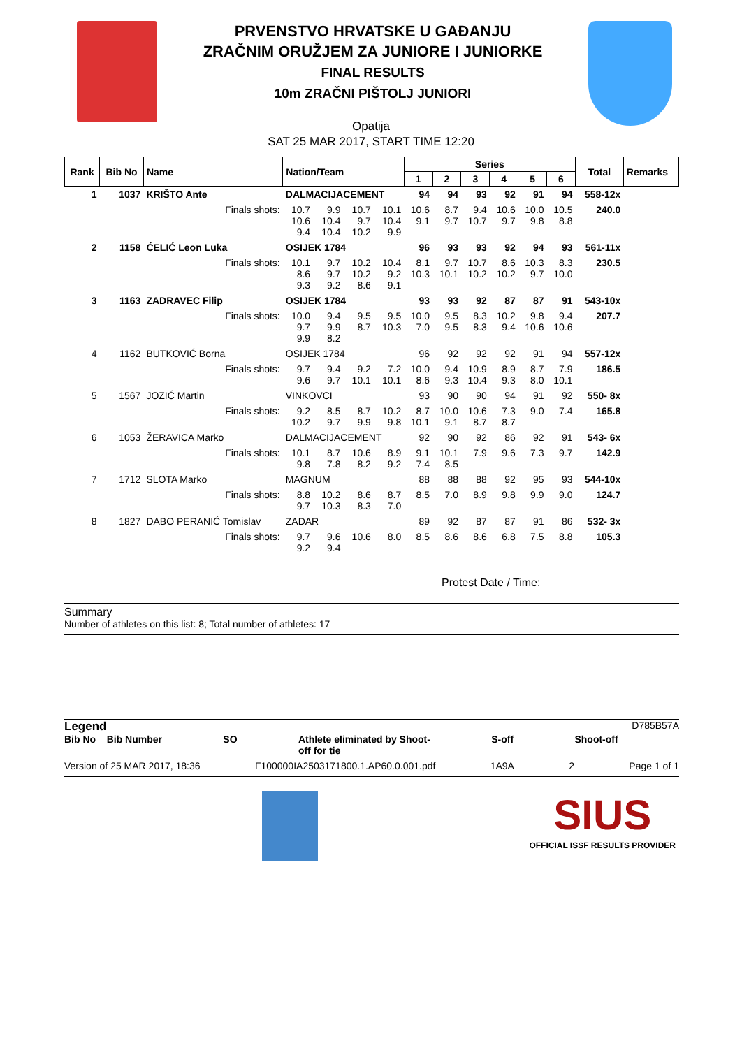PRVENSTVO HRVATSKE U GAĐANJU
ZRAČNIM ORUŽJEM ZA JUNIORE I JUNIORKE
FINAL RESULTS
10m ZRAČNI PIŠTOLJ JUNIORI
Opatija
SAT 25 MAR 2017, START TIME 12:20
| Rank | Bib No | Name | Nation/Team | | | | Series | | | | | | Total | Remarks |
| --- | --- | --- | --- | --- | --- | --- | --- | --- | --- | --- | --- | --- | --- | --- |
| | | | | | | | 1 | 2 | 3 | 4 | 5 | 6 | | |
| 1 | 1037 | KRIŠTO Ante | DALMACIJACEMENT | | | | 94 | 94 | 93 | 92 | 91 | 94 | 558-12x | |
| | | Finals shots: | 10.7 10.6 9.4 | 9.9 10.4 10.4 | 10.7 9.7 10.2 | 10.1 10.4 9.9 | 10.6 9.1 | 8.7 9.7 | 9.4 10.7 | 10.6 9.7 | 10.0 9.8 | 10.5 8.8 | 240.0 | |
| 2 | 1158 | ĆELIĆ Leon Luka | OSIJEK 1784 | | | | 96 | 93 | 93 | 92 | 94 | 93 | 561-11x | |
| | | Finals shots: | 10.1 8.6 9.3 | 9.7 9.7 9.2 | 10.2 10.2 8.6 | 10.4 9.2 9.1 | 8.1 10.3 | 9.7 10.1 | 10.7 10.2 | 8.6 10.2 | 10.3 9.7 | 8.3 10.0 | 230.5 | |
| 3 | 1163 | ZADRAVEC Filip | OSIJEK 1784 | | | | 93 | 93 | 92 | 87 | 87 | 91 | 543-10x | |
| | | Finals shots: | 10.0 9.7 9.9 | 9.4 9.9 8.2 | 9.5 8.7 | 9.5 10.3 | 10.0 7.0 | 9.5 9.5 | 8.3 8.3 | 10.2 9.4 | 9.8 10.6 | 9.4 10.6 | 207.7 | |
| 4 | 1162 | BUTKOVIĆ Borna | OSIJEK 1784 | | | | 96 | 92 | 92 | 92 | 91 | 94 | 557-12x | |
| | | Finals shots: | 9.7 9.6 | 9.4 9.7 | 9.2 10.1 | 7.2 10.1 | 10.0 8.6 | 9.4 9.3 | 10.9 10.4 | 8.9 9.3 | 8.7 8.0 | 7.9 10.1 | 186.5 | |
| 5 | 1567 | JOZIĆ Martin | VINKOVCI | | | | 93 | 90 | 90 | 94 | 91 | 92 | 550- 8x | |
| | | Finals shots: | 9.2 10.2 | 8.5 9.7 | 8.7 9.9 | 10.2 9.8 | 8.7 10.1 | 10.0 9.1 | 10.6 8.7 | 7.3 8.7 | 9.0 | 7.4 | 165.8 | |
| 6 | 1053 | ŽERAVICA Marko | DALMACIJACEMENT | | | | 92 | 90 | 92 | 86 | 92 | 91 | 543- 6x | |
| | | Finals shots: | 10.1 9.8 | 8.7 7.8 | 10.6 8.2 | 8.9 9.2 | 9.1 7.4 | 10.1 8.5 | 7.9 | 9.6 | 7.3 | 9.7 | 142.9 | |
| 7 | 1712 | SLOTA Marko | MAGNUM | | | | 88 | 88 | 88 | 92 | 95 | 93 | 544-10x | |
| | | Finals shots: | 8.8 9.7 | 10.2 10.3 | 8.6 8.3 | 8.7 7.0 | 8.5 | 7.0 | 8.9 | 9.8 | 9.9 | 9.0 | 124.7 | |
| 8 | 1827 | DABO PERANIĆ Tomislav | ZADAR | | | | 89 | 92 | 87 | 87 | 91 | 86 | 532- 3x | |
| | | Finals shots: | 9.7 9.2 | 9.6 9.4 | 10.6 | 8.0 | 8.5 | 8.6 | 8.6 | 6.8 | 7.5 | 8.8 | 105.3 | |
Protest Date / Time:
Summary
Number of athletes on this list: 8; Total number of athletes: 17
Legend D785B57A
Bib No Bib Number SO Athlete eliminated by Shoot-
off for tie S-off Shoot-off
Version of 25 MAR 2017, 18:36 F100000IA2503171800.1.AP60.0.001.pdf 1A9A 2 Page 1 of 1
SIUS
OFFICIAL ISSF RESULTS PROVIDER